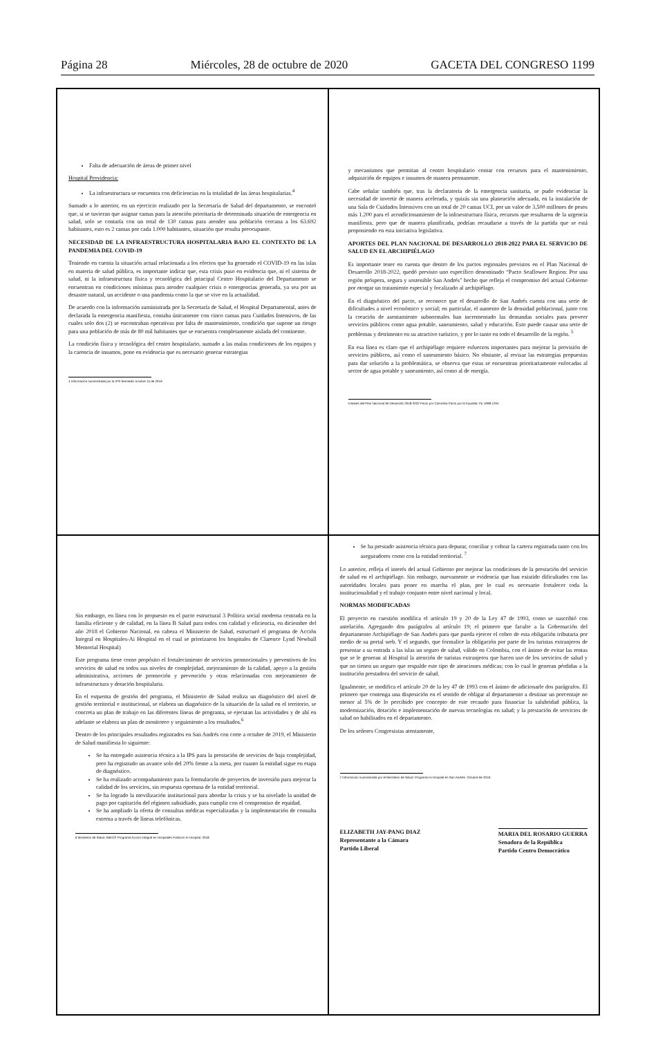Página 28 Miércoles, 28 de octubre de 2020 GACETA DEL CONGRESO 1199
Falta de adecuación de áreas de primer nivel
Hospital Providencia:
La infraestructura se encuentra con deficiencias en la totalidad de las áreas hospitalarias.<sup>4</sup>
Sumado a lo anterior, en un ejercicio realizado por la Secretaría de Salud del departamento, se encontró que, si se tuvieran que asignar camas para la atención prioritaria de determinada situación de emergencia en salud, solo se contaría con un total de 130 camas para atender una población cercana a los 63.692 habitantes, esto es 2 camas por cada 1.000 habitantes, situación que resulta preocupante.
NECESIDAD DE LA INFRAESTRUCTURA HOSPITALARIA BAJO EL CONTEXTO DE LA PANDEMIA DEL COVID-19
Teniendo en cuenta la situación actual relacionada a los efectos que ha generado el COVID-19 en las islas en materia de salud pública, es importante indicar que, esta crisis puso en evidencia que, ni el sistema de salud, ni la infraestructura física y tecnológica del principal Centro Hospitalario del Departamento se encuentran en condiciones mínimas para atender cualquier crisis o emergencias generada, ya sea por un desastre natural, un accidente o una pandemia como la que se vive en la actualidad.
De acuerdo con la información suministrada por la Secretaría de Salud, el Hospital Departamental, antes de declarada la emergencia manifiesta, contaba únicamente con cinco camas para Cuidados Intensivos, de las cuales solo dos (2) se encontraban operativas por falta de mantenimiento, condición que supone un riesgo para una población de más de 80 mil habitantes que se encuentra completamente aislada del continente.
La condición física y tecnológica del centro hospitalario, sumado a las malas condiciones de los equipos y la carencia de insumos, pone en evidencia que es necesario generar estrategias
4 Información suministrada por la IPS Sermedic-octubre 15 de 2019.
y mecanismos que permitan al centro hospitalario contar con recursos para el mantenimiento, adquisición de equipos e insumos de manera permanente.
Cabe señalar también que, tras la declaratoria de la emergencia sanitaria, se pudo evidenciar la necesidad de invertir de manera acelerada, y quizás sin una planeación adecuada, en la instalación de una Sala de Cuidados Intensivos con un total de 20 camas UCI, por un valor de 3,500 millones de pesos más 1.200 para el acondicionamiento de la infraestructura física, recursos que resultaron de la urgencia manifiesta, pero que de manera planificada, podrían recaudarse a través de la partida que se está proponiendo en esta iniciativa legislativa.
APORTES DEL PLAN NACIONAL DE DESARROLLO 2018-2022 PARA EL SERVICIO DE SALUD EN EL ARCHIPIÉLAGO
Es importante tener en cuenta que dentro de los pactos regionales previstos en el Plan Nacional de Desarrollo 2018-2022, quedó previsto uno específico denominado “Pacto Seaflower Region: Por una región próspera, segura y sostenible San Andrés” hecho que refleja el compromiso del actual Gobierno por otorgar un tratamiento especial y focalizado al archipiélago.
En el diagnóstico del pacto, se reconoce que el desarrollo de San Andrés cuenta con una serie de dificultades a nivel económico y social; en particular, el aumento de la densidad poblacional, junto con la creación de asentamiento subnormales han incrementado las demandas sociales para proveer servicios públicos como agua potable, saneamiento, salud y educación. Esto puede causar una serie de problemas y detrimento en su atractivo turístico, y por lo tanto en todo el desarrollo de la región. <sup>5</sup>
En esa línea es claro que el archipiélago requiere esfuerzos importantes para mejorar la provisión de servicios públicos, así como el saneamiento básico. No obstante, al revisar las estrategias propuestas para dar solución a la problemática, se observa que estas se encuentran prioritariamente enfocadas al sector de agua potable y saneamiento, así como al de energía.
5 Bases del Plan Nacional de Desarrollo 2018-2022 Pacto por Colombia Pacto por la Equidad. Pp 1998-1204
Sin embargo, en línea con lo propuesto en el pacto estructural 3 Política social moderna centrada en la familia eficiente y de calidad, en la línea B Salud para todos con calidad y eficiencia, en diciembre del año 2018 el Gobierno Nacional, en cabeza el Ministerio de Salud, estructuró el programa de Acción Integral en Hospitales-Ai Hospital en el cual se priorizaron los hospitales de Clarence Lynd Newball Memorial Hospital)
Este programa tiene como propósito el fortalecimiento de servicios promocionales y preventivos de los servicios de salud en todos sus niveles de complejidad, mejoramiento de la calidad, apoyo a la gestión administrativa, acciones de promoción y prevención y otras relacionadas con mejoramiento de infraestructura y dotación hospitalaria.
En el esquema de gestión del programa, el Ministerio de Salud realiza un diagnóstico del nivel de gestión territorial e institucional, se elabora un diagnóstico de la situación de la salud en el territorio, se concreta un plan de trabajo en las diferentes líneas de programa, se ejecutan las actividades y de ahí en adelante se elabora un plan de monitoreo y seguimiento a los resultados.<sup>6</sup>
Dentro de los principales resultados registrados en San Andrés con corte a octubre de 2019, el Ministerio de Salud manifiesta lo siguiente:
Se ha entregado asistencia técnica a la IPS para la prestación de servicios de baja complejidad, pero ha registrado un avance solo del 20% frente a la meta, por cuanto la entidad sigue en etapa de diagnóstico.
Se ha realizado acompañamiento para la formulación de proyectos de inversión para mejorar la calidad de los servicios, sin respuesta oportuna de la entidad territorial.
Se ha logrado la movilización institucional para abordar la crisis y se ha nivelado la unidad de pago por capitación del régimen subsidiado, para cumplir con el compromiso de equidad.
Se ha ampliado la oferta de consultas médicas especializadas y la implementación de consulta externa a través de líneas telefónicas.
6 Ministerio de Salud. ABECÉ Programa Acción Integral en Hospitales Públicos-Ai Hospital. 2018
Se ha prestado asistencia técnica para depurar, conciliar y cobrar la cartera registrada tanto con los aseguradores como con la entidad territorial. <sup>7</sup>
Lo anterior, refleja el interés del actual Gobierno por mejorar las condiciones de la prestación del servicio de salud en el archipiélago. Sin embargo, nuevamente se evidencia que han existido dificultades con las autoridades locales para poner en marcha el plan, por lo cual es necesario fortalecer toda la institucionalidad y el trabajo conjunto entre nivel nacional y local.
NORMAS MODIFICADAS
El proyecto en cuestión modifica el artículo 19 y 20 de la Ley 47 de 1993, como se suscribió con antelación. Agregando dos parágrafos al artículo 19; el primero que faculte a la Gobernación del departamento Archipiélago de San Andrés para que pueda ejercer el cobro de esta obligación tributaria por medio de su portal web. Y el segundo, que formalice la obligación por parte de los turistas extranjeros de presentar a su entrada a las islas un seguro de salud, válido en Colombia, con el ánimo de evitar las rentas que se le generan al Hospital la atención de turistas extranjeros que hacen uso de los servicios de salud y que no tienen un seguro que respalde este tipo de atenciones médicas; con lo cual le generan pérdidas a la institución prestadora del servicio de salud.
Igualmente, se modifica el artículo 20 de la ley 47 de 1993 con el ánimo de adicionarle dos parágrafos. El primero que contenga una disposición en el sentido de obligar al departamento a destinar un porcentaje no menor al 5% de lo percibido por concepto de este recaudo para financiar la salubridad pública, la modernización, dotación e implementación de nuevas tecnologías en salud; y la prestación de servicios de salud no habilitados en el departamento.
De los señores Congresistas atentamente,
7 Información suministrada por el Ministerio de Salud. Programa Ai Hospital en San Andrés. Octubre de 2019.
ELIZABETH JAY-PANG DIAZ
Representante a la Cámara
Partido Liberal
MARIA DEL ROSARIO GUERRA
Senadora de la República
Partido Centro Democrático